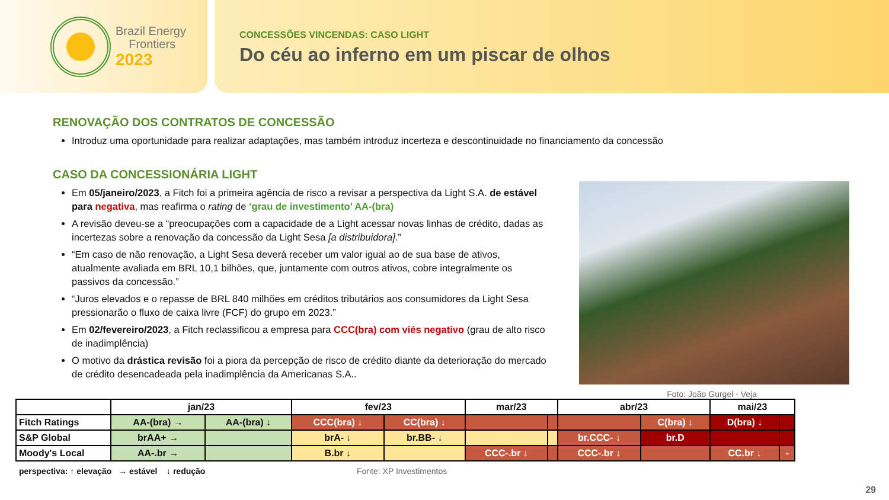Brazil Energy
Frontiers
2023
CONCESSÕES VINCENDAS: CASO LIGHT
Do céu ao inferno em um piscar de olhos
RENOVAÇÃO DOS CONTRATOS DE CONCESSÃO
Introduz uma oportunidade para realizar adaptações, mas também introduz incerteza e descontinuidade no financiamento da concessão
CASO DA CONCESSIONÁRIA LIGHT
Em 05/janeiro/2023, a Fitch foi a primeira agência de risco a revisar a perspectiva da Light S.A. de estável para negativa, mas reafirma o rating de ‘grau de investimento’ AA-(bra)
A revisão deveu-se a “preocupações com a capacidade de a Light acessar novas linhas de crédito, dadas as incertezas sobre a renovação da concessão da Light Sesa [a distribuidora].”
“Em caso de não renovação, a Light Sesa deverá receber um valor igual ao de sua base de ativos, atualmente avaliada em BRL 10,1 bilhões, que, juntamente com outros ativos, cobre integralmente os passivos da concessão.”
“Juros elevados e o repasse de BRL 840 milhões em créditos tributários aos consumidores da Light Sesa pressionarão o fluxo de caixa livre (FCF) do grupo em 2023.”
Em 02/fevereiro/2023, a Fitch reclassificou a empresa para CCC(bra) com viés negativo (grau de alto risco de inadimplência)
O motivo da drástica revisão foi a piora da percepção de risco de crédito diante da deterioração do mercado de crédito desencadeada pela inadimplência da Americanas S.A..
Foto: João Gurgel - Veja
| | jan/23 | | fev/23 | | mar/23 | | abr/23 | | mai/23 | |
| --- | --- | --- | --- | --- | --- | --- | --- | --- | --- | --- |
| Fitch Ratings | AA-(bra) → | AA-(bra) ↓ | CCC(bra) ↓ | CC(bra) ↓ | | | | C(bra) ↓ | D(bra) ↓ | |
| S&P Global | brAA+ → | | brA- ↓ | br.BB- ↓ | | | br.CCC- ↓ | br.D | | |
| Moody's Local | AA-.br → | | B.br ↓ | | CCC-.br ↓ | | CCC-.br ↓ | | CC.br ↓ | - |
perspectiva: ↑ elevação → estável ↓ redução Fonte: XP Investimentos
29